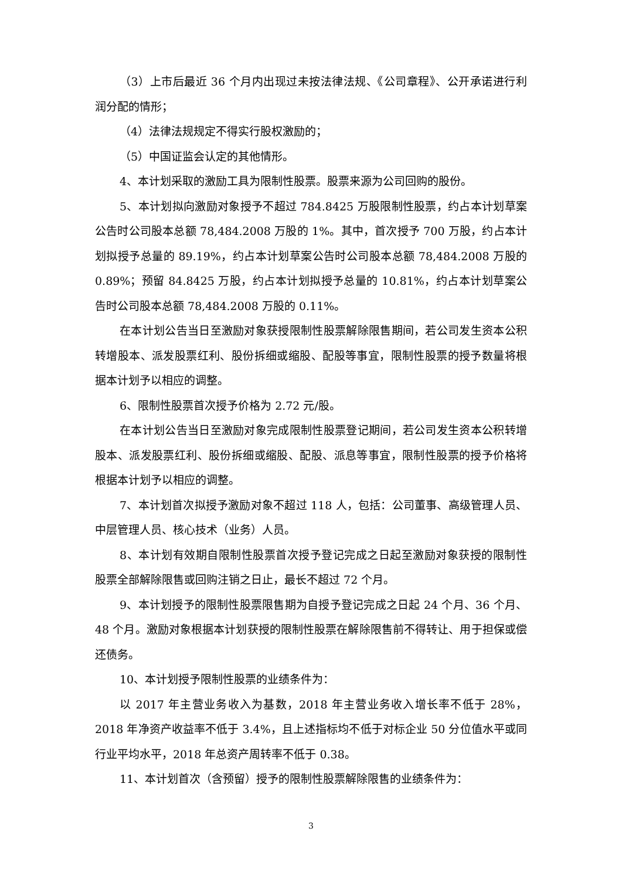（3）上市后最近 36 个月内出现过未按法律法规、《公司章程》、公开承诺进行利润分配的情形；
（4）法律法规规定不得实行股权激励的；
（5）中国证监会认定的其他情形。
4、本计划采取的激励工具为限制性股票。股票来源为公司回购的股份。
5、本计划拟向激励对象授予不超过 784.8425 万股限制性股票，约占本计划草案公告时公司股本总额 78,484.2008 万股的 1%。其中，首次授予 700 万股，约占本计划拟授予总量的 89.19%，约占本计划草案公告时公司股本总额 78,484.2008 万股的 0.89%；预留 84.8425 万股，约占本计划拟授予总量的 10.81%，约占本计划草案公告时公司股本总额 78,484.2008 万股的 0.11%。
在本计划公告当日至激励对象获授限制性股票解除限售期间，若公司发生资本公积转增股本、派发股票红利、股份拆细或缩股、配股等事宜，限制性股票的授予数量将根据本计划予以相应的调整。
6、限制性股票首次授予价格为 2.72 元/股。
在本计划公告当日至激励对象完成限制性股票登记期间，若公司发生资本公积转增股本、派发股票红利、股份拆细或缩股、配股、派息等事宜，限制性股票的授予价格将根据本计划予以相应的调整。
7、本计划首次拟授予激励对象不超过 118 人，包括：公司董事、高级管理人员、中层管理人员、核心技术（业务）人员。
8、本计划有效期自限制性股票首次授予登记完成之日起至激励对象获授的限制性股票全部解除限售或回购注销之日止，最长不超过 72 个月。
9、本计划授予的限制性股票限售期为自授予登记完成之日起 24 个月、36 个月、48 个月。激励对象根据本计划获授的限制性股票在解除限售前不得转让、用于担保或偿还债务。
10、本计划授予限制性股票的业绩条件为：
以 2017 年主营业务收入为基数，2018 年主营业务收入增长率不低于 28%，2018 年净资产收益率不低于 3.4%，且上述指标均不低于对标企业 50 分位值水平或同行业平均水平，2018 年总资产周转率不低于 0.38。
11、本计划首次（含预留）授予的限制性股票解除限售的业绩条件为：
3